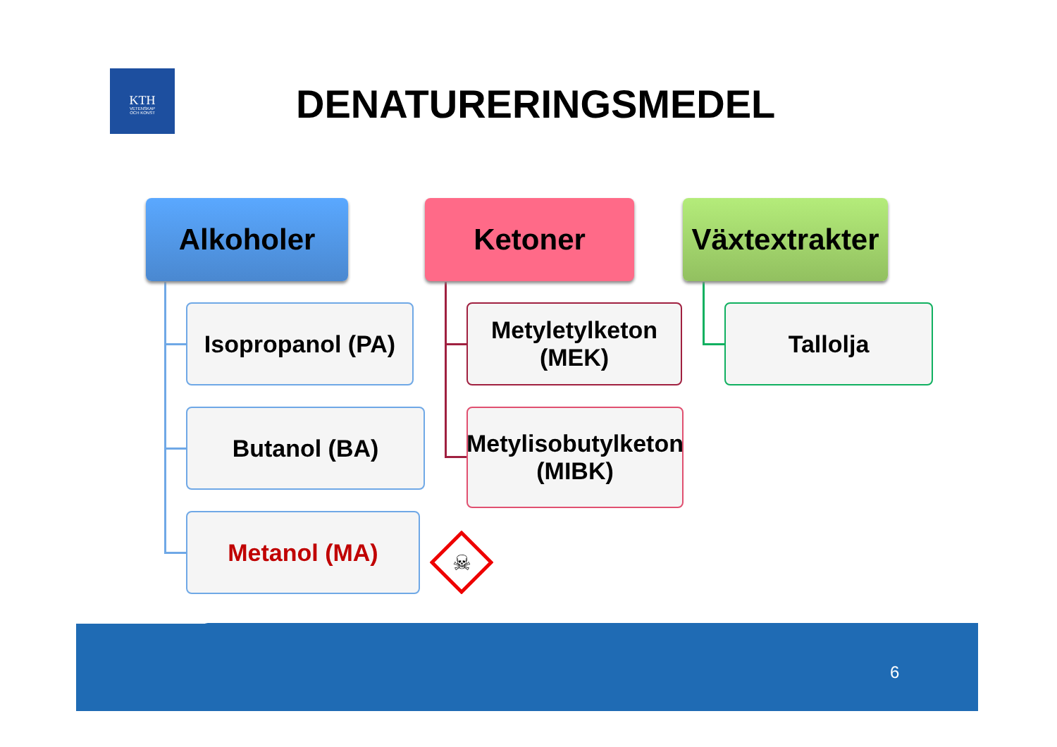KTH
VETENSKAP
OCH KONST
DENATURERINGSMEDEL
Alkoholer Ketoner
Växtextrakter
Isopropanol (PA)
Butanol (BA)
Metanol (MA)
Metyletylketon (MEK)
Metylisobutylketon (MIBK)
Tallolja
☠
6